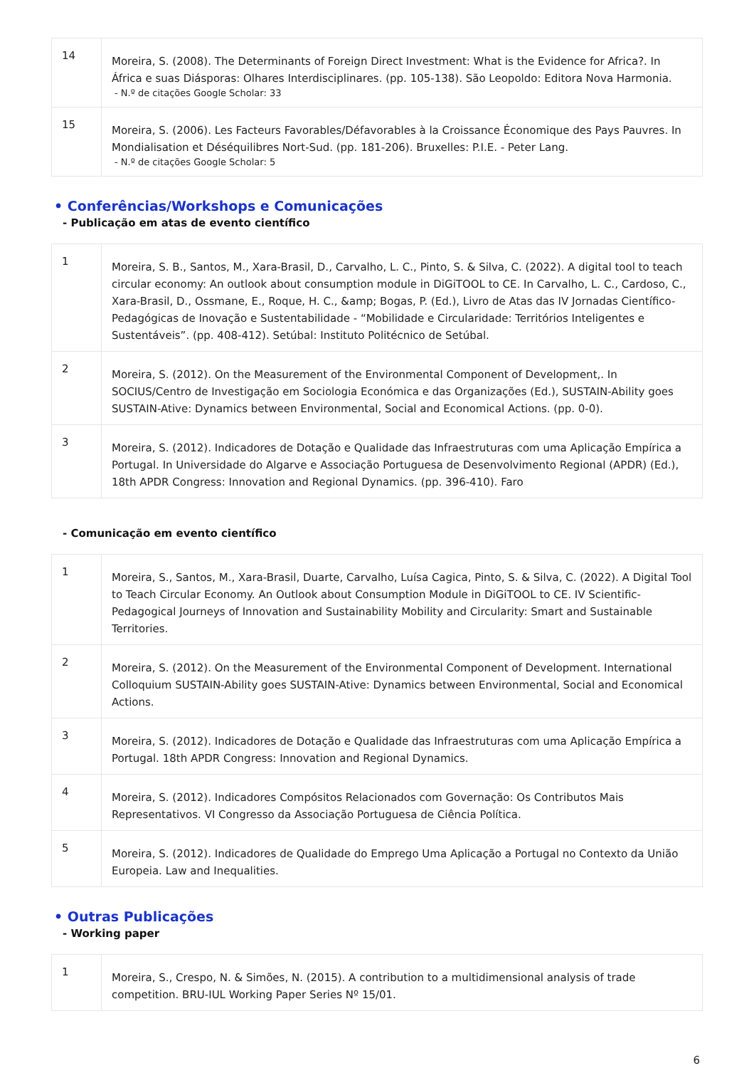| 14 | Moreira, S. (2008). The Determinants of Foreign Direct Investment: What is the Evidence for Africa?. In África e suas Diásporas: Olhares Interdisciplinares. (pp. 105-138). São Leopoldo: Editora Nova Harmonia. - N.º de citações Google Scholar: 33 |
| 15 | Moreira, S. (2006). Les Facteurs Favorables/Défavorables à la Croissance Économique des Pays Pauvres. In Mondialisation et Déséquilibres Nort-Sud. (pp. 181-206). Bruxelles: P.I.E. - Peter Lang. - N.º de citações Google Scholar: 5 |
• Conferências/Workshops e Comunicações
- Publicação em atas de evento científico
| 1 | Moreira, S. B., Santos, M., Xara-Brasil, D., Carvalho, L. C., Pinto, S. & Silva, C. (2022). A digital tool to teach circular economy: An outlook about consumption module in DiGiTOOL to CE. In Carvalho, L. C., Cardoso, C., Xara-Brasil, D., Ossmane, E., Roque, H. C., &amp; Bogas, P. (Ed.), Livro de Atas das IV Jornadas Científico-Pedagógicas de Inovação e Sustentabilidade - “Mobilidade e Circularidade: Territórios Inteligentes e Sustentáveis”. (pp. 408-412). Setúbal: Instituto Politécnico de Setúbal. |
| 2 | Moreira, S. (2012). On the Measurement of the Environmental Component of Development,. In SOCIUS/Centro de Investigação em Sociologia Económica e das Organizações (Ed.), SUSTAIN-Ability goes SUSTAIN-Ative: Dynamics between Environmental, Social and Economical Actions. (pp. 0-0). |
| 3 | Moreira, S. (2012). Indicadores de Dotação e Qualidade das Infraestruturas com uma Aplicação Empírica a Portugal. In Universidade do Algarve e Associação Portuguesa de Desenvolvimento Regional (APDR) (Ed.), 18th APDR Congress: Innovation and Regional Dynamics. (pp. 396-410). Faro |
- Comunicação em evento científico
| 1 | Moreira, S., Santos, M., Xara-Brasil, Duarte, Carvalho, Luísa Cagica, Pinto, S. & Silva, C. (2022). A Digital Tool to Teach Circular Economy. An Outlook about Consumption Module in DiGiTOOL to CE. IV Scientific-Pedagogical Journeys of Innovation and Sustainability Mobility and Circularity: Smart and Sustainable Territories. |
| 2 | Moreira, S. (2012). On the Measurement of the Environmental Component of Development. International Colloquium SUSTAIN-Ability goes SUSTAIN-Ative: Dynamics between Environmental, Social and Economical Actions. |
| 3 | Moreira, S. (2012). Indicadores de Dotação e Qualidade das Infraestruturas com uma Aplicação Empírica a Portugal. 18th APDR Congress: Innovation and Regional Dynamics. |
| 4 | Moreira, S. (2012). Indicadores Compósitos Relacionados com Governação: Os Contributos Mais Representativos. VI Congresso da Associação Portuguesa de Ciência Política. |
| 5 | Moreira, S. (2012). Indicadores de Qualidade do Emprego Uma Aplicação a Portugal no Contexto da União Europeia. Law and Inequalities. |
• Outras Publicações
- Working paper
| 1 | Moreira, S., Crespo, N. & Simões, N. (2015). A contribution to a multidimensional analysis of trade competition. BRU-IUL Working Paper Series Nº 15/01. |
6